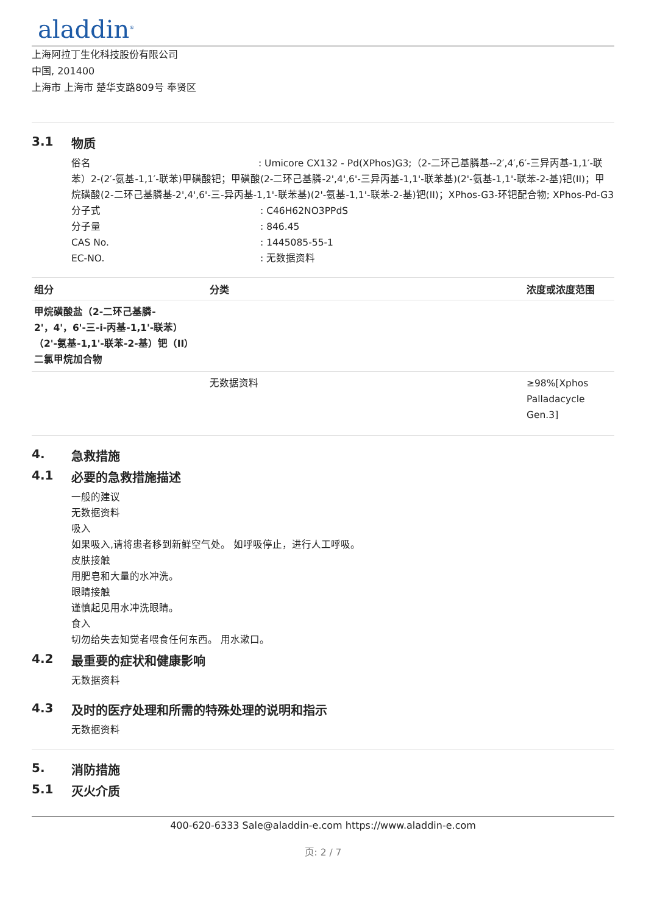aladdin<sup>®</sup>
上海阿拉丁生化科技股份有限公司
中国, 201400
上海市 上海市 楚华支路809号 奉贤区
3.1 物质
俗名 : Umicore CX132 - Pd(XPhos)G3;（2-二环己基膦基--2′,4′,6′-三异丙基-1,1′-联苯）2-(2′-氨基-1,1′-联苯)甲磺酸钯；甲磺酸(2-二环己基膦-2',4',6'-三异丙基-1,1'-联苯基)(2'-氨基-1,1'-联苯-2-基)钯(II)；甲烷磺酸(2-二环己基膦基-2',4',6'-三-异丙基-1,1'-联苯基)(2'-氨基-1,1'-联苯-2-基)钯(II)；XPhos-G3-环钯配合物; XPhos-Pd-G3
分子式: C46H62NO3PPdS
分子量: 846.45
CAS No.: 1445085-55-1
EC-NO.: 无数据资料
| 组分 | 分类 | 浓度或浓度范围 |
| --- | --- | --- |
| 甲烷磺酸盐（2-二环己基膦- 2'，4'，6'-三-i-丙基-1,1'-联苯） （2'-氨基-1,1'-联苯-2-基）钯（II） 二氯甲烷加合物 | | |
| | 无数据资料 | ≥98%[Xphos Palladacycle Gen.3] |
4. 急救措施
4.1 必要的急救措施描述
一般的建议
无数据资料
吸入
如果吸入,请将患者移到新鲜空气处。 如呼吸停止，进行人工呼吸。
皮肤接触
用肥皂和大量的水冲洗。
眼睛接触
谨慎起见用水冲洗眼睛。
食入
切勿给失去知觉者喂食任何东西。 用水漱口。
4.2 最重要的症状和健康影响
无数据资料
4.3 及时的医疗处理和所需的特殊处理的说明和指示
无数据资料
5. 消防措施
5.1 灭火介质
400-620-6333 Sale@aladdin-e.com https://www.aladdin-e.com
页: 2 / 7